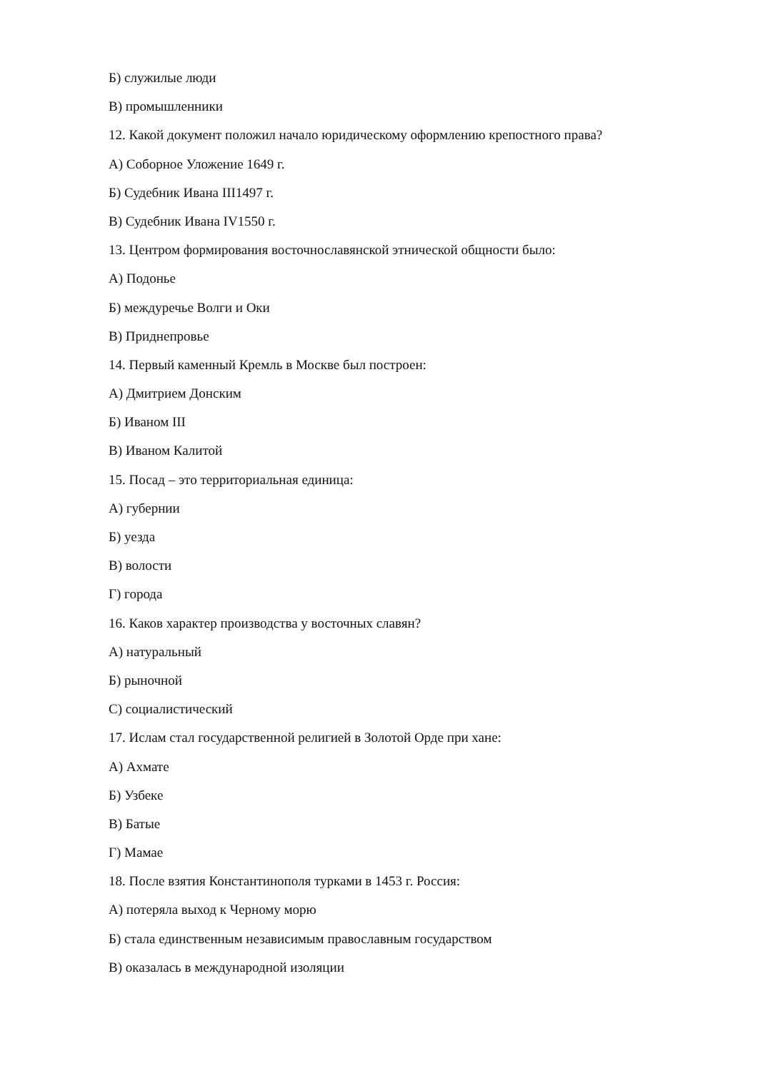Б) служилые люди
В) промышленники
12. Какой документ положил начало юридическому оформлению крепостного права?
А) Соборное Уложение 1649 г.
Б) Судебник Ивана III1497 г.
В) Судебник Ивана IV1550 г.
13. Центром формирования восточнославянской этнической общности было:
А) Подонье
Б) междуречье Волги и Оки
В) Приднепровье
14. Первый каменный Кремль в Москве был построен:
А) Дмитрием Донским
Б) Иваном III
В) Иваном Калитой
15. Посад – это территориальная единица:
А) губернии
Б) уезда
В) волости
Г) города
16. Каков характер производства у восточных славян?
А) натуральный
Б) рыночной
С) социалистический
17. Ислам стал государственной религией в Золотой Орде при хане:
А) Ахмате
Б) Узбеке
В) Батые
Г) Мамае
18. После взятия Константинополя турками в 1453 г. Россия:
А) потеряла выход к Черному морю
Б) стала единственным независимым православным государством
В) оказалась в международной изоляции